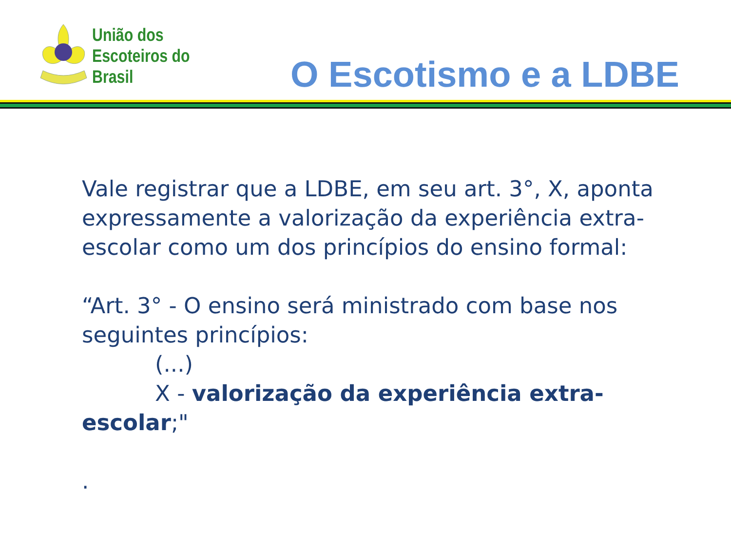União dos
Escoteiros do
Brasil
O Escotismo e a LDBE
Vale registrar que a LDBE, em seu art. 3°, X, aponta expressamente a valorização da experiência extra-escolar como um dos princípios do ensino formal:
“Art. 3° - O ensino será ministrado com base nos seguintes princípios:
(...)
X - valorização da experiência extra-
escolar;"
.